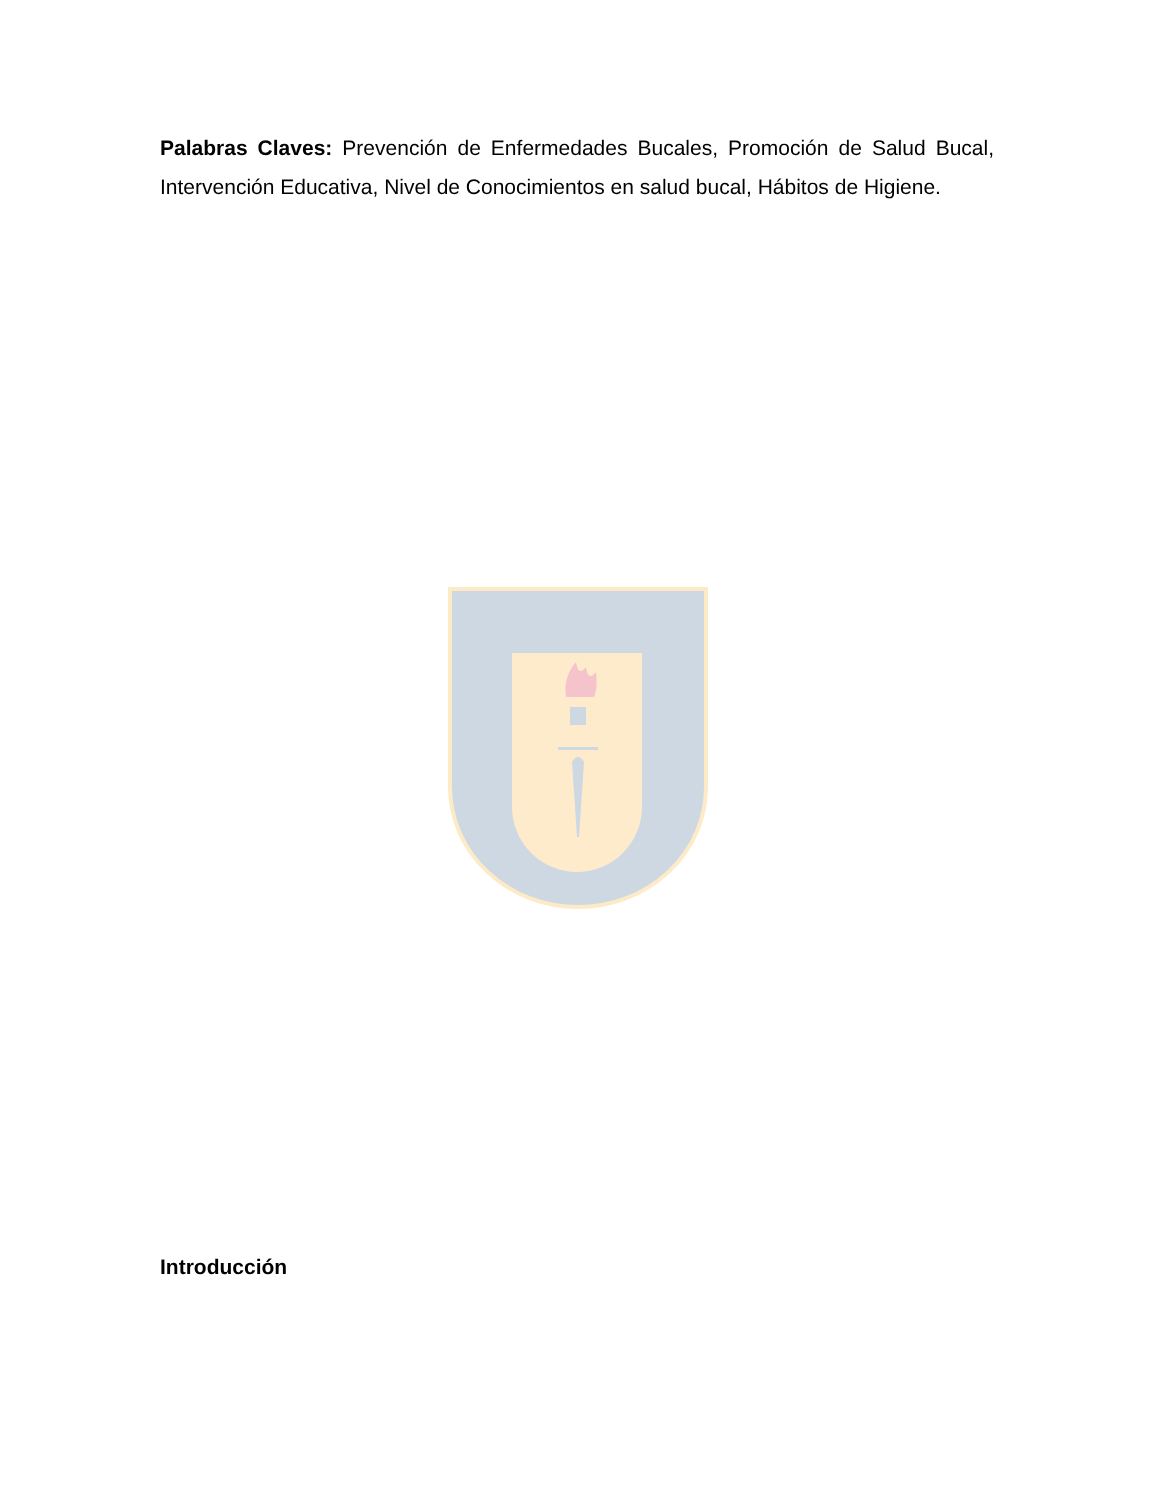Palabras Claves: Prevención de Enfermedades Bucales, Promoción de Salud Bucal, Intervención Educativa, Nivel de Conocimientos en salud bucal, Hábitos de Higiene.
Introducción